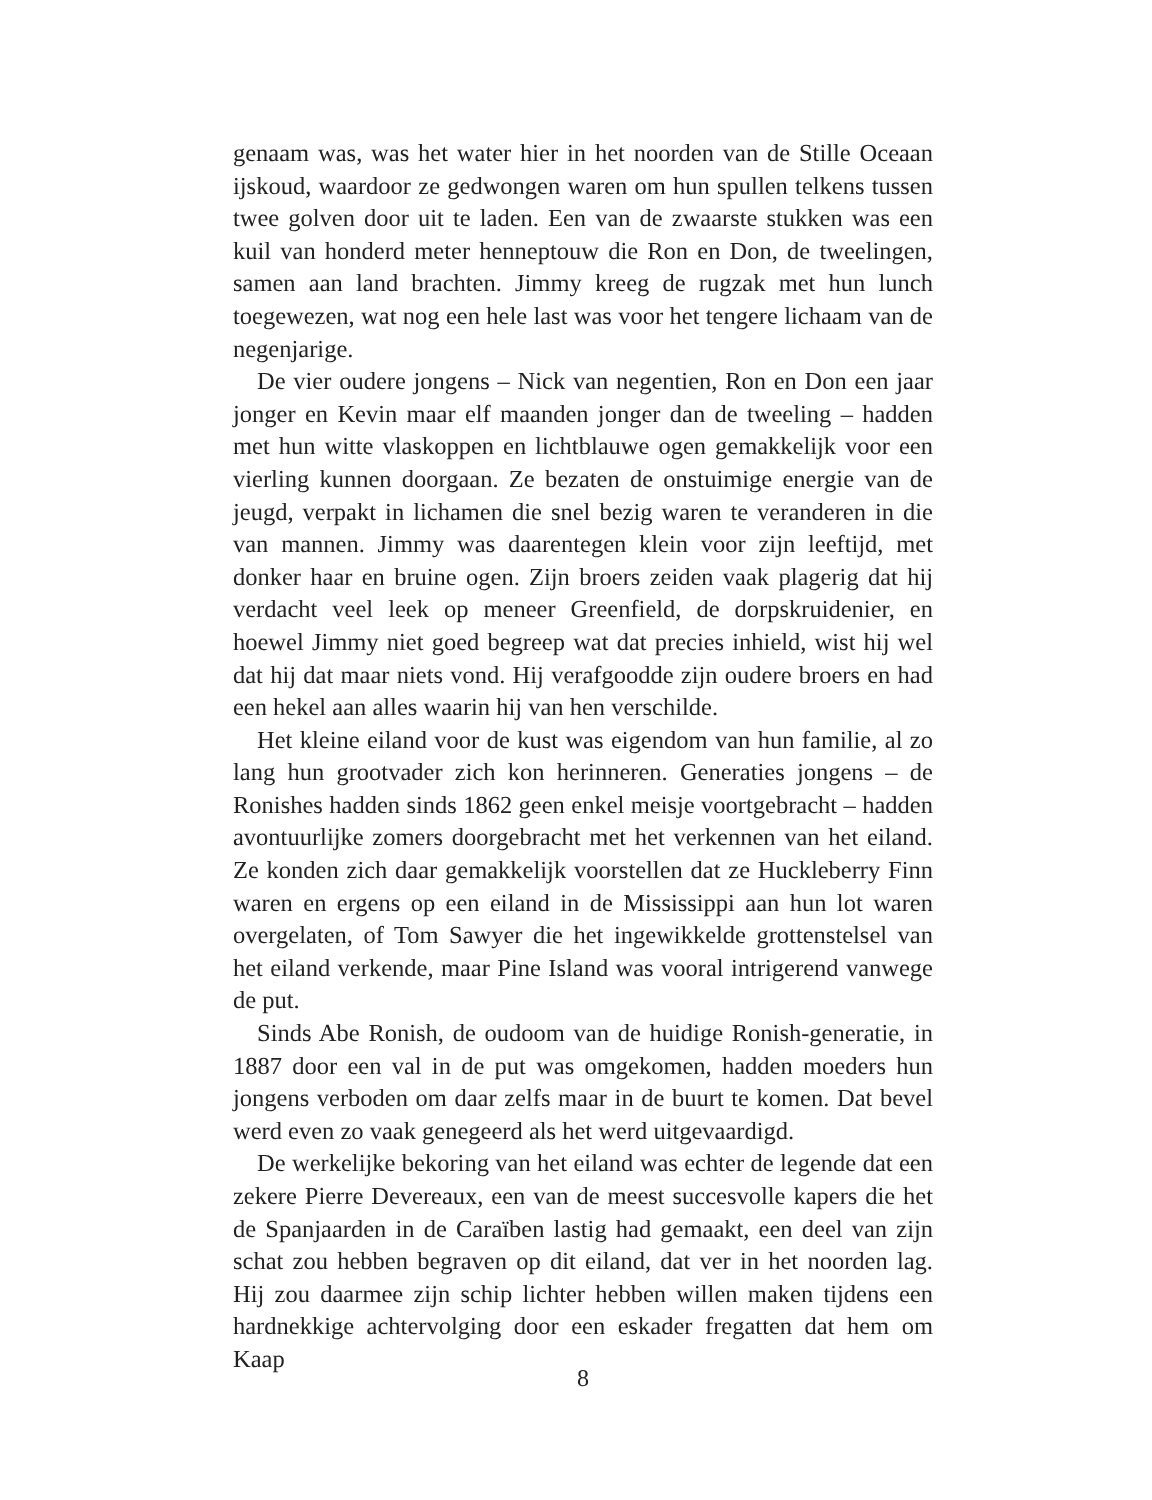genaam was, was het water hier in het noorden van de Stille Oceaan ijskoud, waardoor ze gedwongen waren om hun spullen telkens tussen twee golven door uit te laden. Een van de zwaarste stukken was een kuil van honderd meter henneptouw die Ron en Don, de tweelingen, samen aan land brachten. Jimmy kreeg de rugzak met hun lunch toegewezen, wat nog een hele last was voor het tengere lichaam van de negenjarige.
De vier oudere jongens – Nick van negentien, Ron en Don een jaar jonger en Kevin maar elf maanden jonger dan de tweeling – hadden met hun witte vlaskoppen en lichtblauwe ogen gemakkelijk voor een vierling kunnen doorgaan. Ze bezaten de onstuimige energie van de jeugd, verpakt in lichamen die snel bezig waren te veranderen in die van mannen. Jimmy was daarentegen klein voor zijn leeftijd, met donker haar en bruine ogen. Zijn broers zeiden vaak plagerig dat hij verdacht veel leek op meneer Greenfield, de dorpskruidenier, en hoewel Jimmy niet goed begreep wat dat precies inhield, wist hij wel dat hij dat maar niets vond. Hij verafgoodde zijn oudere broers en had een hekel aan alles waarin hij van hen verschilde.
Het kleine eiland voor de kust was eigendom van hun familie, al zo lang hun grootvader zich kon herinneren. Generaties jongens – de Ronishes hadden sinds 1862 geen enkel meisje voortgebracht – hadden avontuurlijke zomers doorgebracht met het verkennen van het eiland. Ze konden zich daar gemakkelijk voorstellen dat ze Huckleberry Finn waren en ergens op een eiland in de Mississippi aan hun lot waren overgelaten, of Tom Sawyer die het ingewikkelde grottenstelsel van het eiland verkende, maar Pine Island was vooral intrigerend vanwege de put.
Sinds Abe Ronish, de oudoom van de huidige Ronish-generatie, in 1887 door een val in de put was omgekomen, hadden moeders hun jongens verboden om daar zelfs maar in de buurt te komen. Dat bevel werd even zo vaak genegeerd als het werd uitgevaardigd.
De werkelijke bekoring van het eiland was echter de legende dat een zekere Pierre Devereaux, een van de meest succesvolle kapers die het de Spanjaarden in de Caraïben lastig had gemaakt, een deel van zijn schat zou hebben begraven op dit eiland, dat ver in het noorden lag. Hij zou daarmee zijn schip lichter hebben willen maken tijdens een hardnekkige achtervolging door een eskader fregatten dat hem om Kaap
8